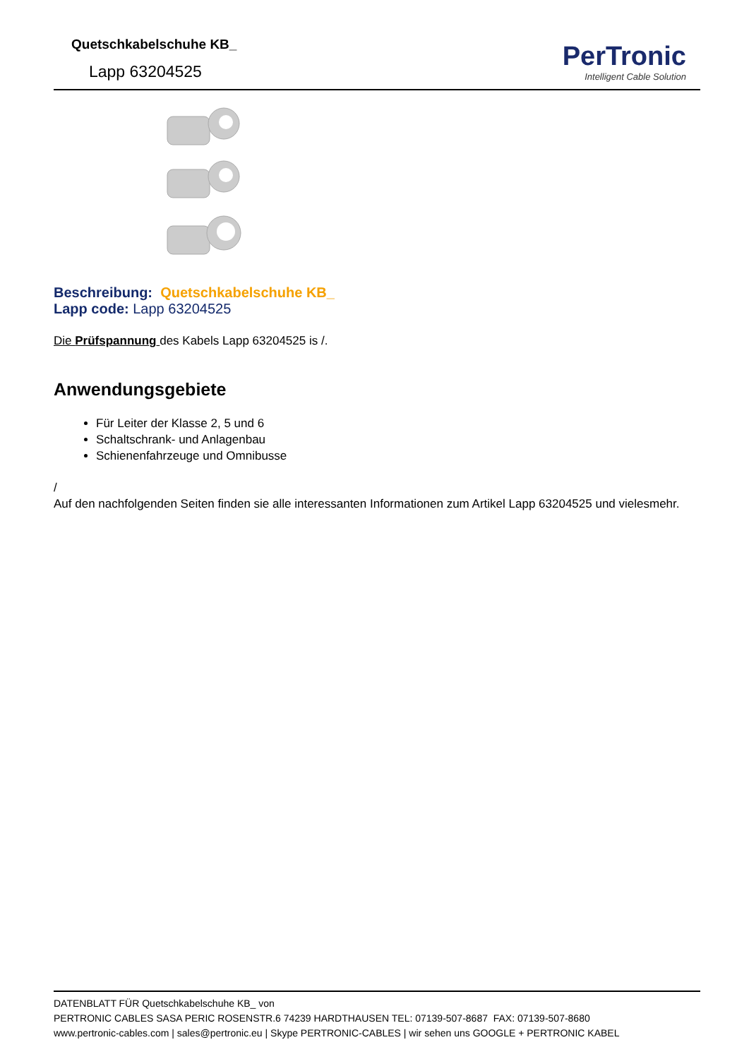Quetschkabelschuhe KB_
Lapp 63204525
PerTronic
Intelligent Cable Solution
Beschreibung: Quetschkabelschuhe KB_
Lapp code: Lapp 63204525
Die Prüfspannung des Kabels Lapp 63204525 is /.
Anwendungsgebiete
Für Leiter der Klasse 2, 5 und 6
Schaltschrank- und Anlagenbau
Schienenfahrzeuge und Omnibusse
/
Auf den nachfolgenden Seiten finden sie alle interessanten Informationen zum Artikel Lapp 63204525 und vielesmehr.
DATENBLATT FÜR Quetschkabelschuhe KB_ von
PERTRONIC CABLES SASA PERIC ROSENSTR.6 74239 HARDTHAUSEN TEL: 07139-507-8687 FAX: 07139-507-8680
www.pertronic-cables.com | sales@pertronic.eu | Skype PERTRONIC-CABLES | wir sehen uns GOOGLE + PERTRONIC KABEL